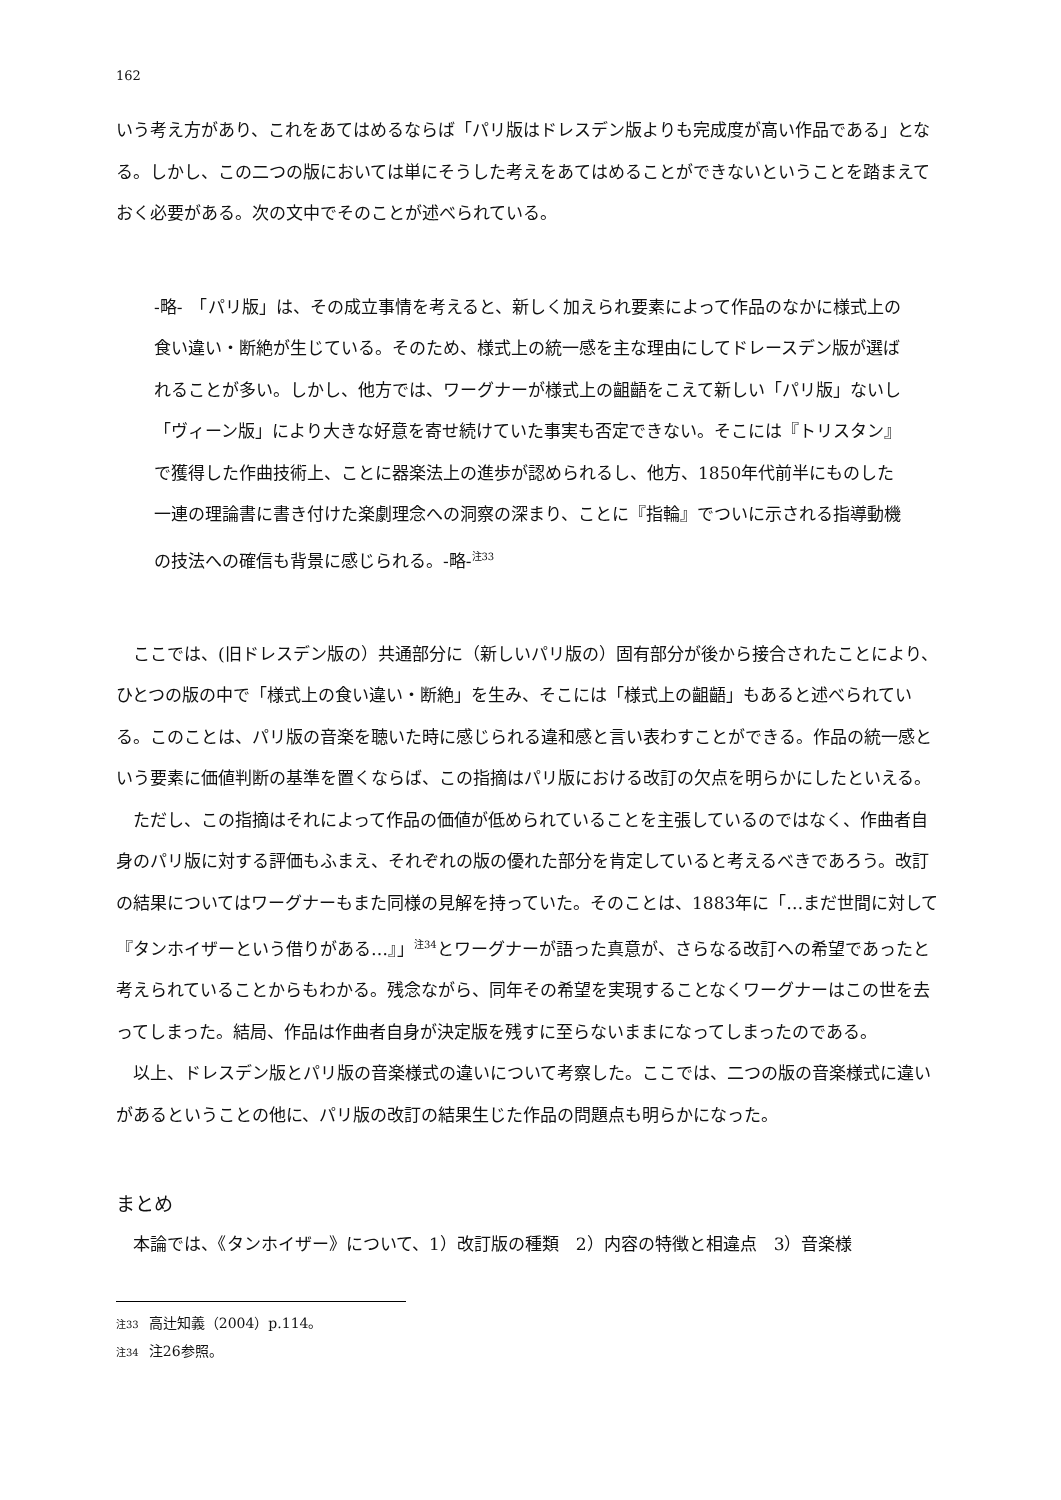162
いう考え方があり、これをあてはめるならば「パリ版はドレスデン版よりも完成度が高い作品である」となる。しかし、この二つの版においては単にそうした考えをあてはめることができないということを踏まえておく必要がある。次の文中でそのことが述べられている。
-略-　「パリ版」は、その成立事情を考えると、新しく加えられ要素によって作品のなかに様式上の食い違い・断絶が生じている。そのため、様式上の統一感を主な理由にしてドレースデン版が選ばれることが多い。しかし、他方では、ワーグナーが様式上の齟齬をこえて新しい「パリ版」ないし「ヴィーン版」により大きな好意を寄せ続けていた事実も否定できない。そこには『トリスタン』で獲得した作曲技術上、ことに器楽法上の進歩が認められるし、他方、1850年代前半にものした一連の理論書に書き付けた楽劇理念への洞察の深まり、ことに『指輪』でついに示される指導動機の技法への確信も背景に感じられる。-略-<sup>注33</sup>
ここでは、(旧ドレスデン版の）共通部分に（新しいパリ版の）固有部分が後から接合されたことにより、ひとつの版の中で「様式上の食い違い・断絶」を生み、そこには「様式上の齟齬」もあると述べられている。このことは、パリ版の音楽を聴いた時に感じられる違和感と言い表わすことができる。作品の統一感という要素に価値判断の基準を置くならば、この指摘はパリ版における改訂の欠点を明らかにしたといえる。
ただし、この指摘はそれによって作品の価値が低められていることを主張しているのではなく、作曲者自身のパリ版に対する評価もふまえ、それぞれの版の優れた部分を肯定していると考えるべきであろう。改訂の結果についてはワーグナーもまた同様の見解を持っていた。そのことは、1883年に「…まだ世間に対して『タンホイザーという借りがある…』」<sup>注34</sup>とワーグナーが語った真意が、さらなる改訂への希望であったと考えられていることからもわかる。残念ながら、同年その希望を実現することなくワーグナーはこの世を去ってしまった。結局、作品は作曲者自身が決定版を残すに至らないままになってしまったのである。
以上、ドレスデン版とパリ版の音楽様式の違いについて考察した。ここでは、二つの版の音楽様式に違いがあるということの他に、パリ版の改訂の結果生じた作品の問題点も明らかになった。
まとめ
本論では、《タンホイザー》について、1）改訂版の種類　2）内容の特徴と相違点　3）音楽様
注33 高辻知義（2004）p.114。
注34 注26参照。